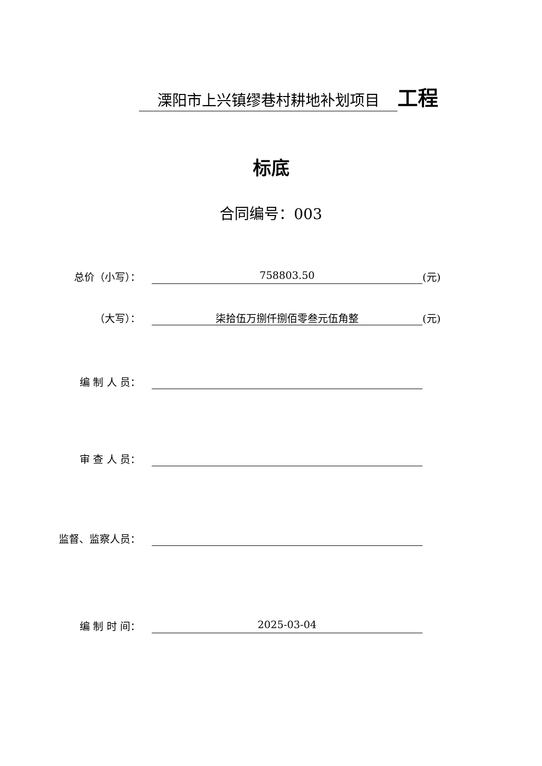溧阳市上兴镇缪巷村耕地补划项目
工程
标底
合同编号：003
总价（小写）：
758803.50
(元)
（大写）：
柒拾伍万捌仟捌佰零叁元伍角整
(元)
编 制 人 员：
审 查 人 员：
监督、监察人员：
编 制 时 间：
2025-03-04